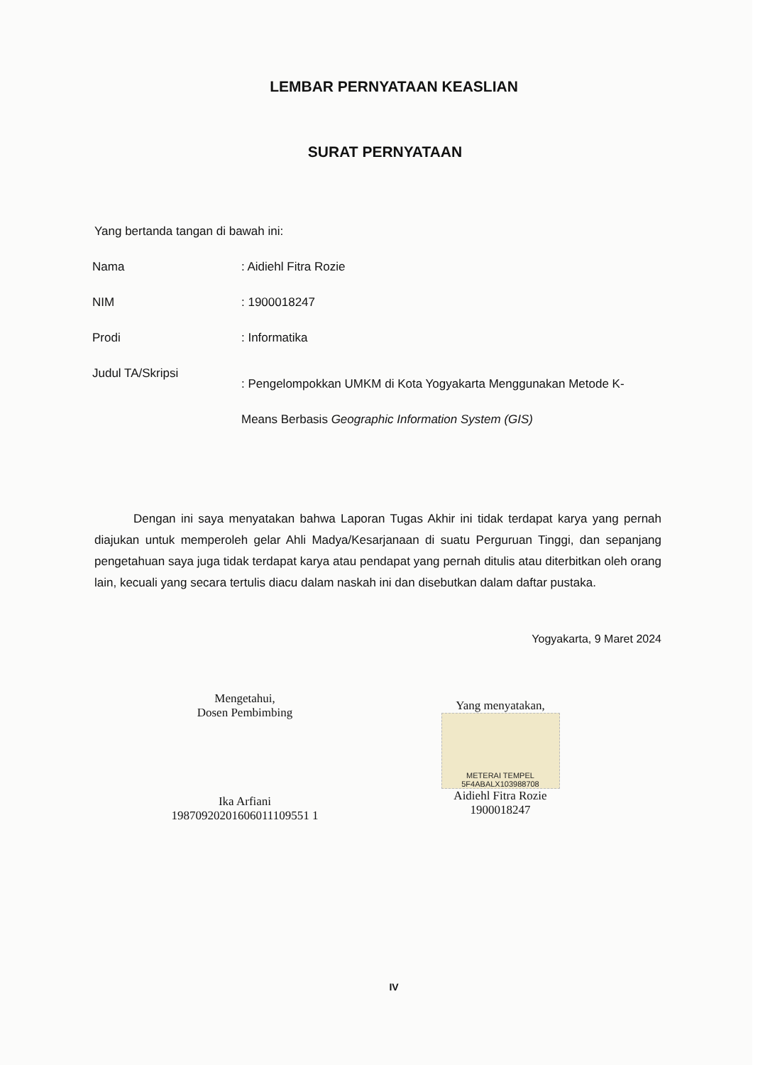LEMBAR PERNYATAAN KEASLIAN
SURAT PERNYATAAN
Yang bertanda tangan di bawah ini:
| Nama | : Aidiehl Fitra Rozie |
| NIM | : 1900018247 |
| Prodi | : Informatika |
| Judul TA/Skripsi | : Pengelompokkan UMKM di Kota Yogyakarta Menggunakan Metode K- Means Berbasis Geographic Information System (GIS) |
Dengan ini saya menyatakan bahwa Laporan Tugas Akhir ini tidak terdapat karya yang pernah diajukan untuk memperoleh gelar Ahli Madya/Kesarjanaan di suatu Perguruan Tinggi, dan sepanjang pengetahuan saya juga tidak terdapat karya atau pendapat yang pernah ditulis atau diterbitkan oleh orang lain, kecuali yang secara tertulis diacu dalam naskah ini dan disebutkan dalam daftar pustaka.
Yogyakarta, 9 Maret 2024
Mengetahui,
Dosen Pembimbing
Ika Arfiani
19870920201606011109551 1
Yang menyatakan,
METERAI TEMPEL
5F4ABALX103988708
Aidiehl Fitra Rozie
1900018247
IV